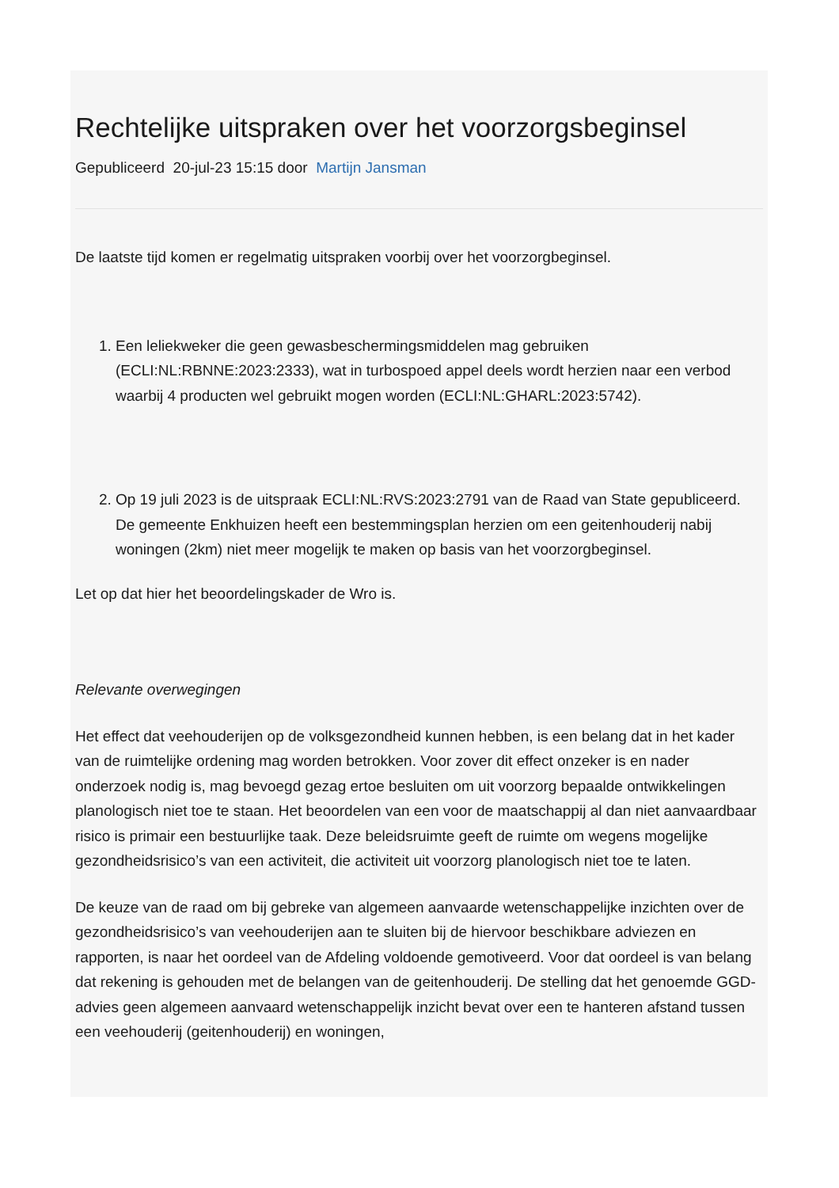Rechtelijke uitspraken over het voorzorgsbeginsel
Gepubliceerd 20-jul-23 15:15 door Martijn Jansman
De laatste tijd komen er regelmatig uitspraken voorbij over het voorzorgbeginsel.
1. Een leliekweker die geen gewasbeschermingsmiddelen mag gebruiken (ECLI:NL:RBNNE:2023:2333), wat in turbospoed appel deels wordt herzien naar een verbod waarbij 4 producten wel gebruikt mogen worden (ECLI:NL:GHARL:2023:5742).
2. Op 19 juli 2023 is de uitspraak ECLI:NL:RVS:2023:2791 van de Raad van State gepubliceerd.
De gemeente Enkhuizen heeft een bestemmingsplan herzien om een geitenhouderij nabij woningen (2km) niet meer mogelijk te maken op basis van het voorzorgbeginsel.
Let op dat hier het beoordelingskader de Wro is.
Relevante overwegingen
Het effect dat veehouderijen op de volksgezondheid kunnen hebben, is een belang dat in het kader van de ruimtelijke ordening mag worden betrokken. Voor zover dit effect onzeker is en nader onderzoek nodig is, mag bevoegd gezag ertoe besluiten om uit voorzorg bepaalde ontwikkelingen planologisch niet toe te staan. Het beoordelen van een voor de maatschappij al dan niet aanvaardbaar risico is primair een bestuurlijke taak. Deze beleidsruimte geeft de ruimte om wegens mogelijke gezondheidsrisico’s van een activiteit, die activiteit uit voorzorg planologisch niet toe te laten.
De keuze van de raad om bij gebreke van algemeen aanvaarde wetenschappelijke inzichten over de gezondheidsrisico’s van veehouderijen aan te sluiten bij de hiervoor beschikbare adviezen en rapporten, is naar het oordeel van de Afdeling voldoende gemotiveerd. Voor dat oordeel is van belang dat rekening is gehouden met de belangen van de geitenhouderij. De stelling dat het genoemde GGD-advies geen algemeen aanvaard wetenschappelijk inzicht bevat over een te hanteren afstand tussen een veehouderij (geitenhouderij) en woningen,